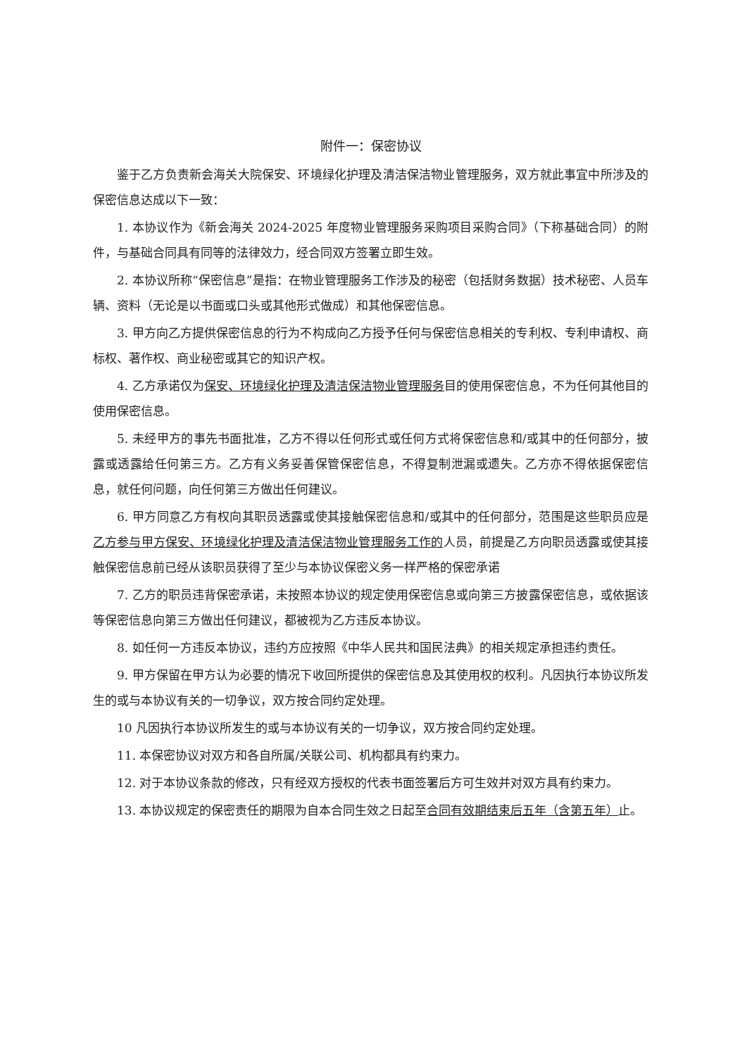附件一：保密协议
鉴于乙方负责新会海关大院保安、环境绿化护理及清洁保洁物业管理服务，双方就此事宜中所涉及的保密信息达成以下一致：
1. 本协议作为《新会海关 2024-2025 年度物业管理服务采购项目采购合同》（下称基础合同）的附件，与基础合同具有同等的法律效力，经合同双方签署立即生效。
2. 本协议所称“保密信息”是指：在物业管理服务工作涉及的秘密（包括财务数据）技术秘密、人员车辆、资料（无论是以书面或口头或其他形式做成）和其他保密信息。
3. 甲方向乙方提供保密信息的行为不构成向乙方授予任何与保密信息相关的专利权、专利申请权、商标权、著作权、商业秘密或其它的知识产权。
4. 乙方承诺仅为保安、环境绿化护理及清洁保洁物业管理服务目的使用保密信息，不为任何其他目的使用保密信息。
5. 未经甲方的事先书面批准，乙方不得以任何形式或任何方式将保密信息和/或其中的任何部分，披露或透露给任何第三方。乙方有义务妥善保管保密信息，不得复制泄漏或遗失。乙方亦不得依据保密信息，就任何问题，向任何第三方做出任何建议。
6. 甲方同意乙方有权向其职员透露或使其接触保密信息和/或其中的任何部分，范围是这些职员应是乙方参与甲方保安、环境绿化护理及清洁保洁物业管理服务工作的人员，前提是乙方向职员透露或使其接触保密信息前已经从该职员获得了至少与本协议保密义务一样严格的保密承诺
7. 乙方的职员违背保密承诺，未按照本协议的规定使用保密信息或向第三方披露保密信息，或依据该等保密信息向第三方做出任何建议，都被视为乙方违反本协议。
8. 如任何一方违反本协议，违约方应按照《中华人民共和国民法典》的相关规定承担违约责任。
9. 甲方保留在甲方认为必要的情况下收回所提供的保密信息及其使用权的权利。凡因执行本协议所发生的或与本协议有关的一切争议，双方按合同约定处理。
10 凡因执行本协议所发生的或与本协议有关的一切争议，双方按合同约定处理。
11. 本保密协议对双方和各自所属/关联公司、机构都具有约束力。
12. 对于本协议条款的修改，只有经双方授权的代表书面签署后方可生效并对双方具有约束力。
13. 本协议规定的保密责任的期限为自本合同生效之日起至合同有效期结束后五年（含第五年）止。